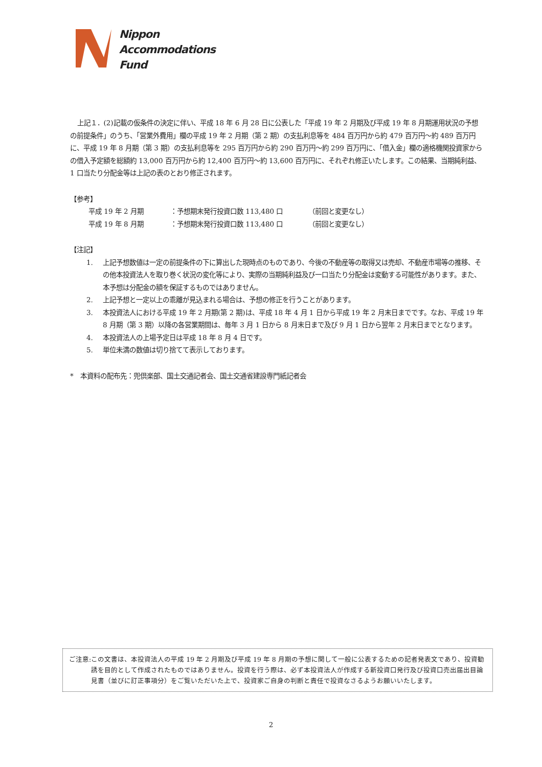Nippon
Accommodations
Fund
上記１．(2)記載の仮条件の決定に伴い、平成 18 年 6 月 28 日に公表した「平成 19 年 2 月期及び平成 19 年 8 月期運用状況の予想の前提条件」のうち、「営業外費用」欄の平成 19 年 2 月期（第 2 期）の支払利息等を 484 百万円から約 479 百万円～約 489 百万円に、平成 19 年 8 月期（第 3 期）の支払利息等を 295 百万円から約 290 百万円～約 299 百万円に、「借入金」欄の適格機関投資家からの借入予定額を総額約 13,000 百万円から約 12,400 百万円～約 13,600 百万円に、それぞれ修正いたします。この結果、当期純利益、1 口当たり分配金等は上記の表のとおり修正されます。
【参考】
平成 19 年 2 月期 ：予想期末発行投資口数 113,480 口 （前回と変更なし）
平成 19 年 8 月期 ：予想期末発行投資口数 113,480 口 （前回と変更なし）
【注記】
1. 上記予想数値は一定の前提条件の下に算出した現時点のものであり、今後の不動産等の取得又は売却、不動産市場等の推移、その他本投資法人を取り巻く状況の変化等により、実際の当期純利益及び一口当たり分配金は変動する可能性があります。また、本予想は分配金の額を保証するものではありません。
2. 上記予想と一定以上の乖離が見込まれる場合は、予想の修正を行うことがあります。
3. 本投資法人における平成 19 年 2 月期(第 2 期)は、平成 18 年 4 月 1 日から平成 19 年 2 月末日までです。なお、平成 19 年 8 月期（第 3 期）以降の各営業期間は、毎年 3 月 1 日から 8 月末日まで及び 9 月 1 日から翌年 2 月末日までとなります。
4. 本投資法人の上場予定日は平成 18 年 8 月 4 日です。
5. 単位未満の数値は切り捨てて表示しております。
*　本資料の配布先：兜倶楽部、国土交通記者会、国土交通省建設専門紙記者会
ご注意: この文書は、本投資法人の平成 19 年 2 月期及び平成 19 年 8 月期の予想に関して一般に公表するための記者発表文であり、投資勧誘を目的として作成されたものではありません。投資を行う際は、必ず本投資法人が作成する新投資口発行及び投資口売出届出目論見書（並びに訂正事項分）をご覧いただいた上で、投資家ご自身の判断と責任で投資なさるようお願いいたします。
2